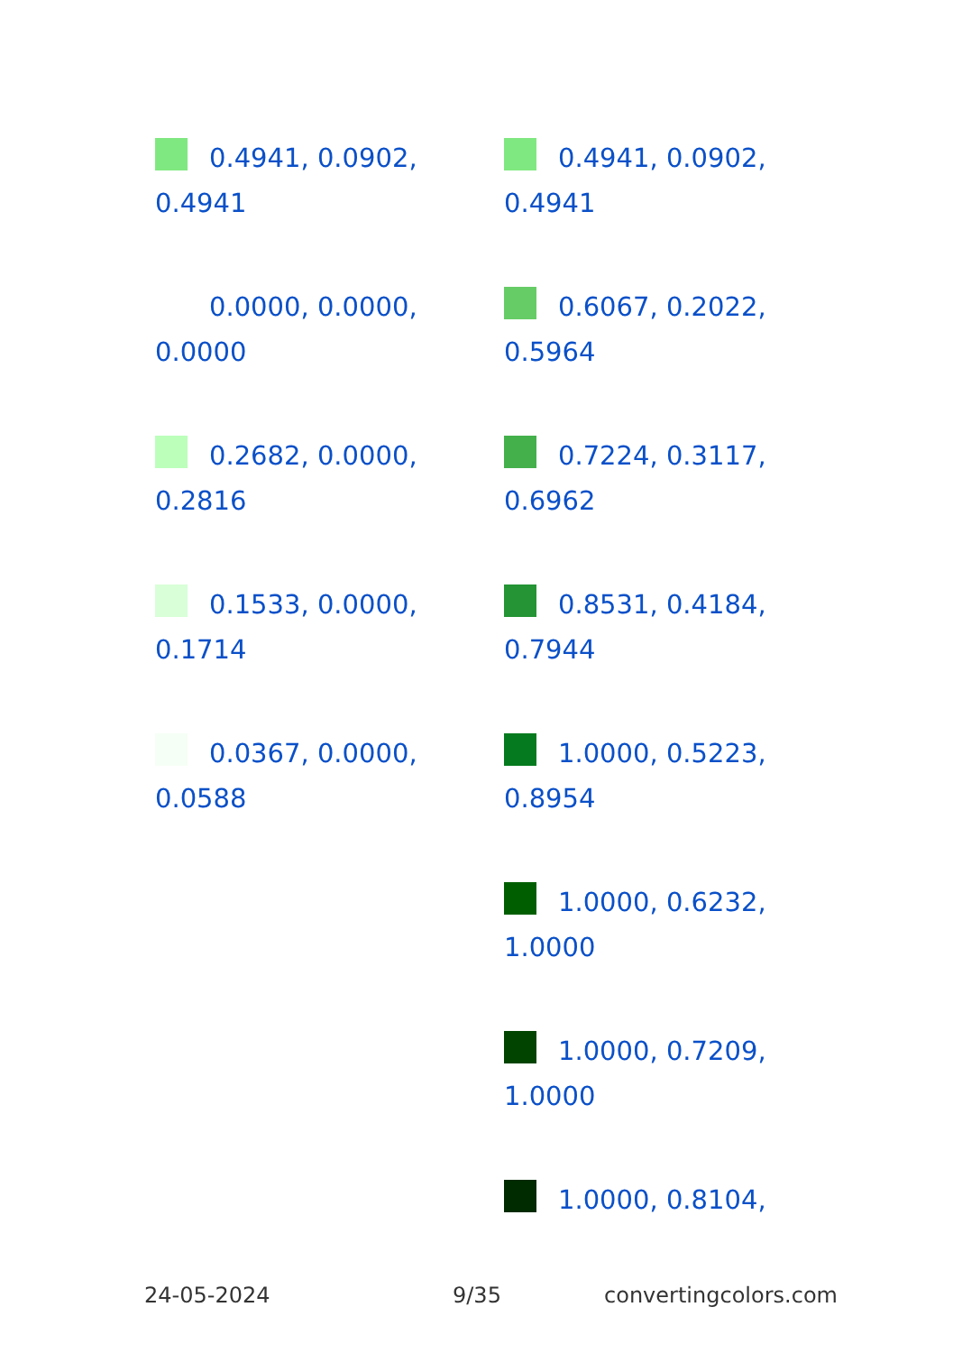0.4941, 0.0902,
0.4941
0.0000, 0.0000,
0.0000
0.2682, 0.0000,
0.2816
0.1533, 0.0000,
0.1714
0.0367, 0.0000,
0.0588
0.4941, 0.0902,
0.4941
0.6067, 0.2022,
0.5964
0.7224, 0.3117,
0.6962
0.8531, 0.4184,
0.7944
1.0000, 0.5223,
0.8954
1.0000, 0.6232,
1.0000
1.0000, 0.7209,
1.0000
1.0000, 0.8104,
24-05-2024 9/35 convertingcolors.com